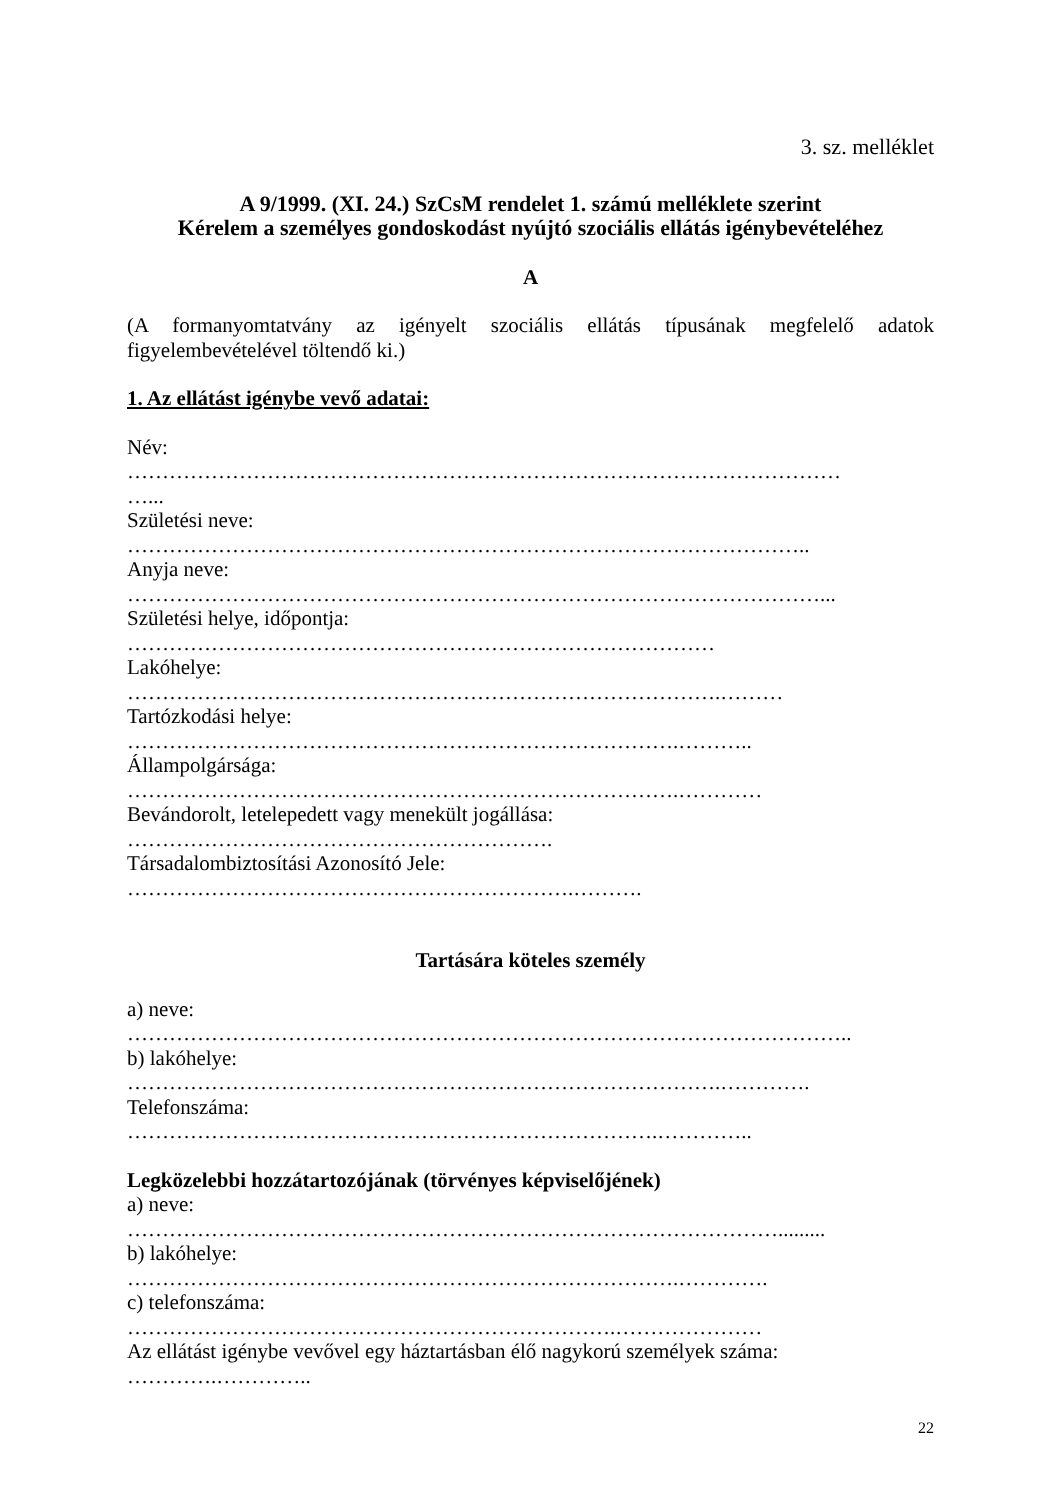3. sz. melléklet
A 9/1999. (XI. 24.) SzCsM rendelet 1. számú melléklete szerint
Kérelem a személyes gondoskodást nyújtó szociális ellátás igénybevételéhez
A
(A formanyomtatvány az igényelt szociális ellátás típusának megfelelő adatok figyelembevételével töltendő ki.)
1. Az ellátást igénybe vevő adatai:
Név:
…………………………………………………………………………………………
…...
Születési neve:
……………………………………………………………………………………..
Anyja neve:
………………………………………………………………………………………...
Születési helye, időpontja:
…………………………………………………………………………
Lakóhelye:
………………………………………………………………………….………
Tartózkodási helye:
…………………………………………………………………….………..
Állampolgársága:
…………………………………………………………………….…………
Bevándorolt, letelepedett vagy menekült jogállása:
…………………………………………………….
Társadalombiztosítási Azonosító Jele:
……………………………………………………….……….
Tartására köteles személy
a) neve:
…………………………………………………………………………………………..
b) lakóhelye:
………………………………………………………………………….………….
Telefonszáma:
………………………………………………………………….…………..
Legközelebbi hozzátartozójának (törvényes képviselőjének)
a) neve:
………………………………………………………………………………….........
b) lakóhelye:
…………………………………………………………………….………….
c) telefonszáma:
…………………………………………………………….…………………
Az ellátást igénybe vevővel egy háztartásban élő nagykorú személyek száma:
………….…………..
22